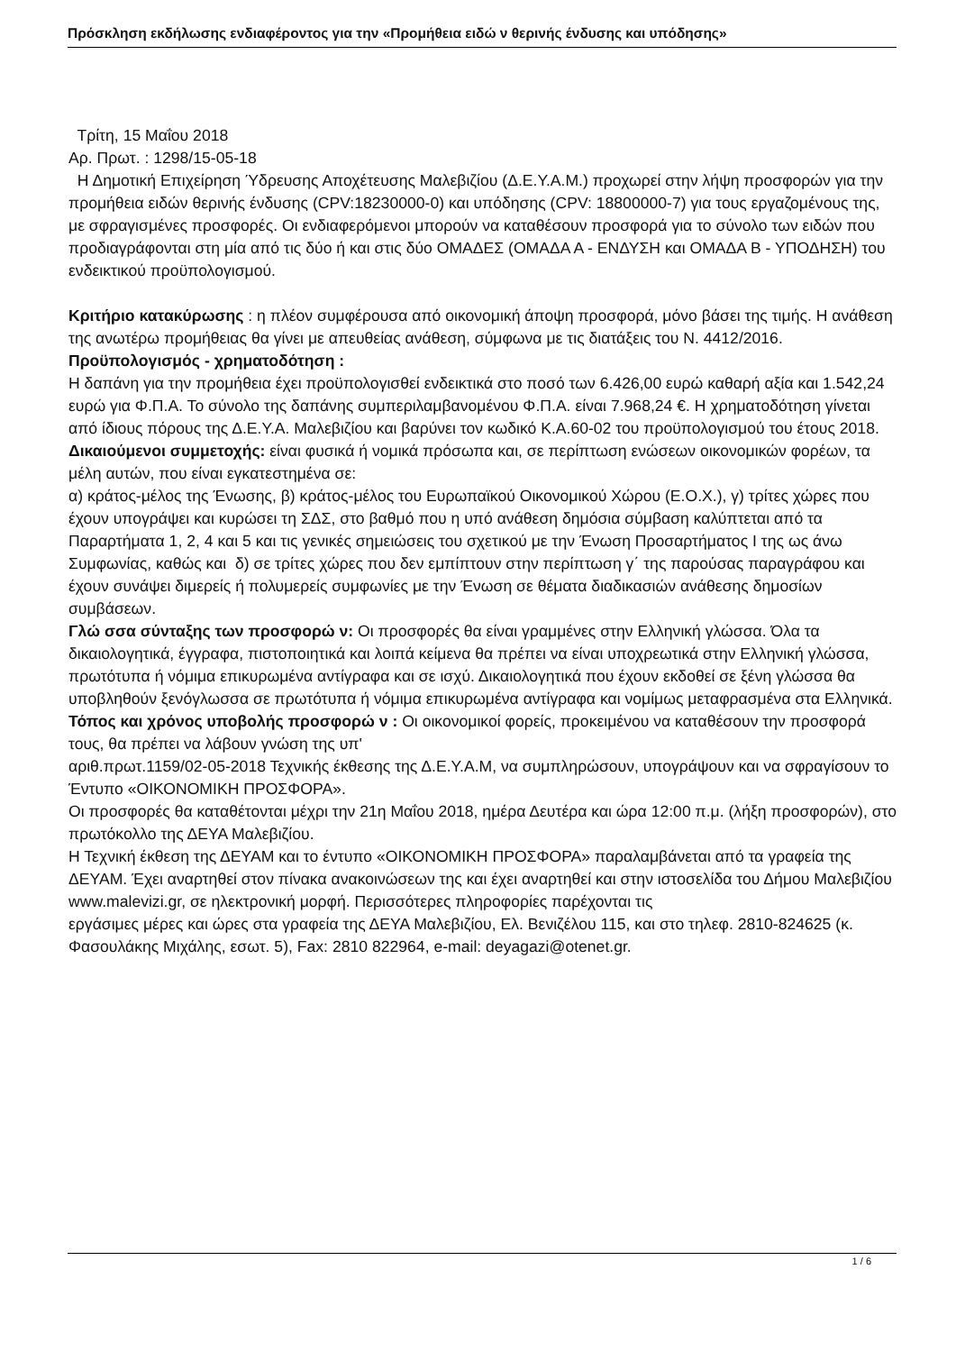Πρόσκληση εκδήλωσης ενδιαφέροντος για την «Προμήθεια ειδώ ν θερινής ένδυσης και υπόδησης»
Τρίτη, 15 Μαΐου 2018
Αρ. Πρωτ. : 1298/15-05-18
Η Δημοτική Επιχείρηση Ύδρευσης Αποχέτευσης Μαλεβιζίου (Δ.Ε.Υ.Α.Μ.) προχωρεί στην λήψη προσφορών για την προμήθεια ειδών θερινής ένδυσης (CPV:18230000-0) και υπόδησης (CPV: 18800000-7) για τους εργαζομένους της, με σφραγισμένες προσφορές. Οι ενδιαφερόμενοι μπορούν να καταθέσουν προσφορά για το σύνολο των ειδών που προδιαγράφονται στη μία από τις δύο ή και στις δύο ΟΜΑΔΕΣ (ΟΜΑΔΑ Α - ΕΝΔΥΣΗ και ΟΜΑΔΑ Β - ΥΠΟΔΗΣΗ) του ενδεικτικού προϋπολογισμού.
Κριτήριο κατακύρωσης : η πλέον συμφέρουσα από οικονομική άποψη προσφορά, μόνο βάσει της τιμής. Η ανάθεση της ανωτέρω προμήθειας θα γίνει με απευθείας ανάθεση, σύμφωνα με τις διατάξεις του Ν. 4412/2016.
Προϋπολογισμός - χρηματοδότηση :
Η δαπάνη για την προμήθεια έχει προϋπολογισθεί ενδεικτικά στο ποσό των 6.426,00 ευρώ καθαρή αξία και 1.542,24 ευρώ για Φ.Π.Α. Το σύνολο της δαπάνης συμπεριλαμβανομένου Φ.Π.Α. είναι 7.968,24 €. Η χρηματοδότηση γίνεται από ίδιους πόρους της Δ.Ε.Υ.Α. Μαλεβιζίου και βαρύνει τον κωδικό Κ.Α.60-02 του προϋπολογισμού του έτους 2018.
Δικαιούμενοι συμμετοχής: είναι φυσικά ή νομικά πρόσωπα και, σε περίπτωση ενώσεων οικονομικών φορέων, τα μέλη αυτών, που είναι εγκατεστημένα σε:
α) κράτος-μέλος της Ένωσης, β) κράτος-μέλος του Ευρωπαϊκού Οικονομικού Χώρου (Ε.Ο.Χ.), γ) τρίτες χώρες που έχουν υπογράψει και κυρώσει τη ΣΔΣ, στο βαθμό που η υπό ανάθεση δημόσια σύμβαση καλύπτεται από τα Παραρτήματα 1, 2, 4 και 5 και τις γενικές σημειώσεις του σχετικού με την Ένωση Προσαρτήματος Ι της ως άνω Συμφωνίας, καθώς και δ) σε τρίτες χώρες που δεν εμπίπτουν στην περίπτωση γ΄ της παρούσας παραγράφου και έχουν συνάψει διμερείς ή πολυμερείς συμφωνίες με την Ένωση σε θέματα διαδικασιών ανάθεσης δημοσίων συμβάσεων.
Γλώ σσα σύνταξης των προσφορώ ν: Οι προσφορές θα είναι γραμμένες στην Ελληνική γλώσσα. Όλα τα δικαιολογητικά, έγγραφα, πιστοποιητικά και λοιπά κείμενα θα πρέπει να είναι υποχρεωτικά στην Ελληνική γλώσσα, πρωτότυπα ή νόμιμα επικυρωμένα αντίγραφα και σε ισχύ. Δικαιολογητικά που έχουν εκδοθεί σε ξένη γλώσσα θα υποβληθούν ξενόγλωσσα σε πρωτότυπα ή νόμιμα επικυρωμένα αντίγραφα και νομίμως μεταφρασμένα στα Ελληνικά.
Τόπος και χρόνος υποβολής προσφορώ ν : Οι οικονομικοί φορείς, προκειμένου να καταθέσουν την προσφορά τους, θα πρέπει να λάβουν γνώση της υπ'
αριθ.πρωτ.1159/02-05-2018 Τεχνικής έκθεσης της Δ.Ε.Υ.Α.Μ, να συμπληρώσουν, υπογράψουν και να σφραγίσουν το Έντυπο «ΟΙΚΟΝΟΜΙΚΗ ΠΡΟΣΦΟΡΑ».
Οι προσφορές θα καταθέτονται μέχρι την 21η Μαΐου 2018, ημέρα Δευτέρα και ώρα 12:00 π.μ. (λήξη προσφορών), στο πρωτόκολλο της ΔΕΥΑ Μαλεβιζίου.
Η Τεχνική έκθεση της ΔΕΥΑΜ και το έντυπο «ΟΙΚΟΝΟΜΙΚΗ ΠΡΟΣΦΟΡΑ» παραλαμβάνεται από τα γραφεία της ΔΕΥΑΜ. Έχει αναρτηθεί στον πίνακα ανακοινώσεων της και έχει αναρτηθεί και στην ιστοσελίδα του Δήμου Μαλεβιζίου www.malevizi.gr, σε ηλεκτρονική μορφή. Περισσότερες πληροφορίες παρέχονται τις
εργάσιμες μέρες και ώρες στα γραφεία της ΔΕΥΑ Μαλεβιζίου, Ελ. Βενιζέλου 115, και στο τηλεφ. 2810-824625 (κ. Φασουλάκης Μιχάλης, εσωτ. 5), Fax: 2810 822964, e-mail: deyagazi@otenet.gr.
1 / 6